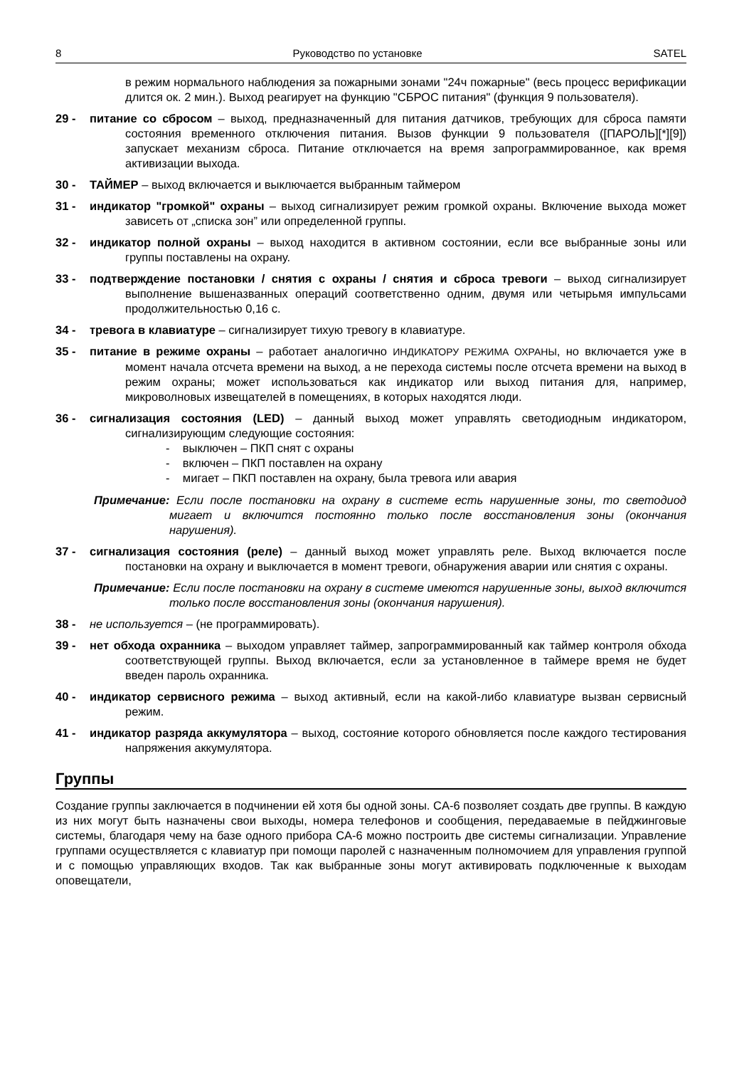8 Руководство по установке SATEL
в режим нормального наблюдения за пожарными зонами "24ч пожарные" (весь процесс верификации длится ок. 2 мин.). Выход реагирует на функцию "СБРОС питания" (функция 9 пользователя).
29 - питание со сбросом – выход, предназначенный для питания датчиков, требующих для сброса памяти состояния временного отключения питания. Вызов функции 9 пользователя ([ПАРОЛЬ][*][9]) запускает механизм сброса. Питание отключается на время запрограммированное, как время активизации выхода.
30 - ТАЙМЕР – выход включается и выключается выбранным таймером
31 - индикатор "громкой" охраны – выход сигнализирует режим громкой охраны. Включение выхода может зависеть от „списка зон” или определенной группы.
32 - индикатор полной охраны – выход находится в активном состоянии, если все выбранные зоны или группы поставлены на охрану.
33 - подтверждение постановки / снятия с охраны / снятия и сброса тревоги – выход сигнализирует выполнение вышеназванных операций соответственно одним, двумя или четырьмя импульсами продолжительностью 0,16 с.
34 - тревога в клавиатуре – сигнализирует тихую тревогу в клавиатуре.
35 - питание в режиме охраны – работает аналогично ИНДИКАТОРУ РЕЖИМА ОХРАНЫ, но включается уже в момент начала отсчета времени на выход, а не перехода системы после отсчета времени на выход в режим охраны; может использоваться как индикатор или выход питания для, например, микроволновых извещателей в помещениях, в которых находятся люди.
36 - сигнализация состояния (LED) – данный выход может управлять светодиодным индикатором, сигнализирующим следующие состояния:
- выключен – ПКП снят с охраны
- включен – ПКП поставлен на охрану
- мигает – ПКП поставлен на охрану, была тревога или авария
Примечание: Если после постановки на охрану в системе есть нарушенные зоны, то светодиод мигает и включится постоянно только после восстановления зоны (окончания нарушения).
37 - сигнализация состояния (реле) – данный выход может управлять реле. Выход включается после постановки на охрану и выключается в момент тревоги, обнаружения аварии или снятия с охраны.
Примечание: Если после постановки на охрану в системе имеются нарушенные зоны, выход включится только после восстановления зоны (окончания нарушения).
38 - не используется – (не программировать).
39 - нет обхода охранника – выходом управляет таймер, запрограммированный как таймер контроля обхода соответствующей группы. Выход включается, если за установленное в таймере время не будет введен пароль охранника.
40 - индикатор сервисного режима – выход активный, если на какой-либо клавиатуре вызван сервисный режим.
41 - индикатор разряда аккумулятора – выход, состояние которого обновляется после каждого тестирования напряжения аккумулятора.
Группы
Создание группы заключается в подчинении ей хотя бы одной зоны. CA-6 позволяет создать две группы. В каждую из них могут быть назначены свои выходы, номера телефонов и сообщения, передаваемые в пейджинговые системы, благодаря чему на базе одного прибора CA-6 можно построить две системы сигнализации. Управление группами осуществляется с клавиатур при помощи паролей с назначенным полномочием для управления группой и с помощью управляющих входов. Так как выбранные зоны могут активировать подключенные к выходам оповещатели,